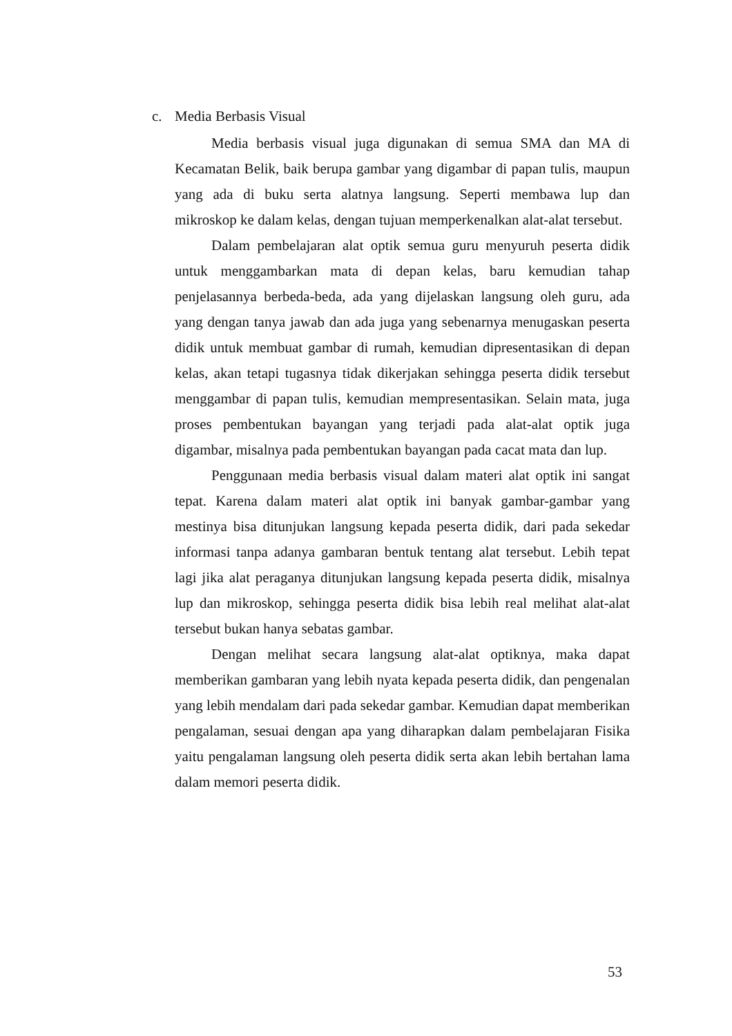c. Media Berbasis Visual
Media berbasis visual juga digunakan di semua SMA dan MA di Kecamatan Belik, baik berupa gambar yang digambar di papan tulis, maupun yang ada di buku serta alatnya langsung. Seperti membawa lup dan mikroskop ke dalam kelas, dengan tujuan memperkenalkan alat-alat tersebut.
Dalam pembelajaran alat optik semua guru menyuruh peserta didik untuk menggambarkan mata di depan kelas, baru kemudian tahap penjelasannya berbeda-beda, ada yang dijelaskan langsung oleh guru, ada yang dengan tanya jawab dan ada juga yang sebenarnya menugaskan peserta didik untuk membuat gambar di rumah, kemudian dipresentasikan di depan kelas, akan tetapi tugasnya tidak dikerjakan sehingga peserta didik tersebut menggambar di papan tulis, kemudian mempresentasikan. Selain mata, juga proses pembentukan bayangan yang terjadi pada alat-alat optik juga digambar, misalnya pada pembentukan bayangan pada cacat mata dan lup.
Penggunaan media berbasis visual dalam materi alat optik ini sangat tepat. Karena dalam materi alat optik ini banyak gambar-gambar yang mestinya bisa ditunjukan langsung kepada peserta didik, dari pada sekedar informasi tanpa adanya gambaran bentuk tentang alat tersebut. Lebih tepat lagi jika alat peraganya ditunjukan langsung kepada peserta didik, misalnya lup dan mikroskop, sehingga peserta didik bisa lebih real melihat alat-alat tersebut bukan hanya sebatas gambar.
Dengan melihat secara langsung alat-alat optiknya, maka dapat memberikan gambaran yang lebih nyata kepada peserta didik, dan pengenalan yang lebih mendalam dari pada sekedar gambar. Kemudian dapat memberikan pengalaman, sesuai dengan apa yang diharapkan dalam pembelajaran Fisika yaitu pengalaman langsung oleh peserta didik serta akan lebih bertahan lama dalam memori peserta didik.
53